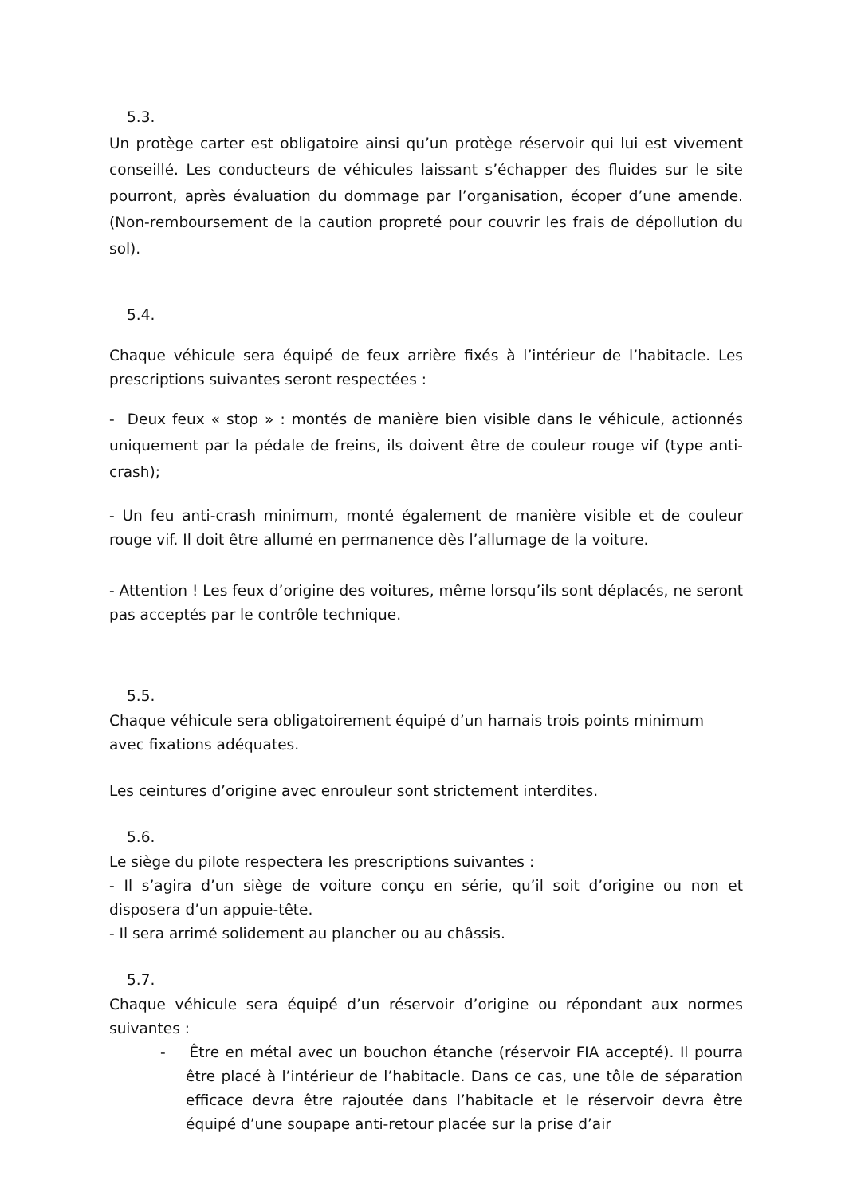5.3.
Un protège carter est obligatoire ainsi qu’un protège réservoir qui lui est vivement conseillé. Les conducteurs de véhicules laissant s’échapper des fluides sur le site pourront, après évaluation du dommage par l’organisation, écoper d’une amende. (Non-remboursement de la caution propreté pour couvrir les frais de dépollution du sol).
5.4.
Chaque véhicule sera équipé de feux arrière fixés à l’intérieur de l’habitacle. Les prescriptions suivantes seront respectées :
- Deux feux « stop » : montés de manière bien visible dans le véhicule, actionnés uniquement par la pédale de freins, ils doivent être de couleur rouge vif (type anti-crash);
- Un feu anti-crash minimum, monté également de manière visible et de couleur rouge vif. Il doit être allumé en permanence dès l’allumage de la voiture.
- Attention ! Les feux d’origine des voitures, même lorsqu’ils sont déplacés, ne seront pas acceptés par le contrôle technique.
5.5.
Chaque véhicule sera obligatoirement équipé d’un harnais trois points minimum
avec fixations adéquates.
Les ceintures d’origine avec enrouleur sont strictement interdites.
5.6.
Le siège du pilote respectera les prescriptions suivantes :
- Il s’agira d’un siège de voiture conçu en série, qu’il soit d’origine ou non et disposera d’un appuie-tête.
- Il sera arrimé solidement au plancher ou au châssis.
5.7.
Chaque véhicule sera équipé d’un réservoir d’origine ou répondant aux normes suivantes :
- Être en métal avec un bouchon étanche (réservoir FIA accepté). Il pourra être placé à l’intérieur de l’habitacle. Dans ce cas, une tôle de séparation efficace devra être rajoutée dans l’habitacle et le réservoir devra être équipé d’une soupape anti-retour placée sur la prise d’air